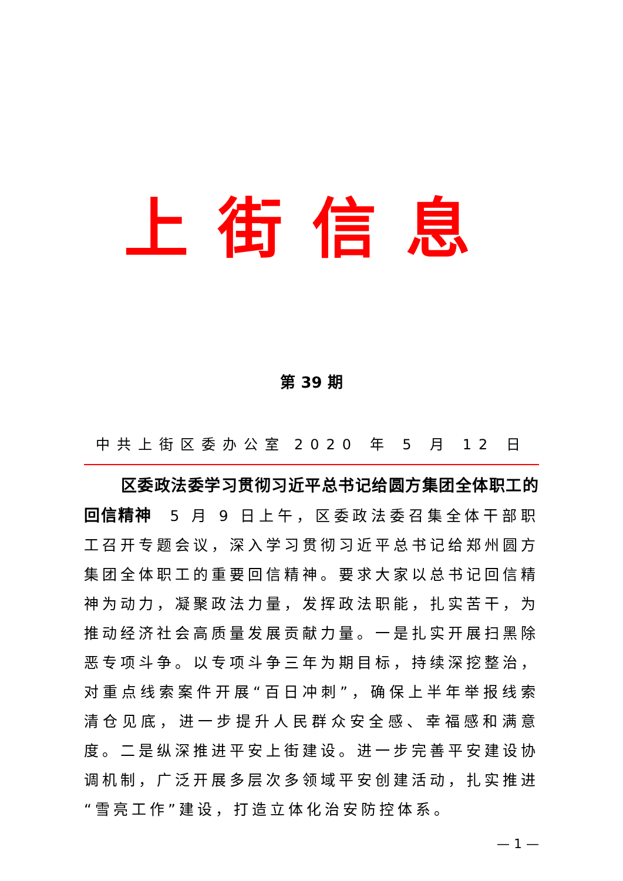上街信息
第 39 期
中共上街区委办公室 2020 年 5 月 12 日
  区委政法委学习贯彻习近平总书记给圆方集团全体职工的回信精神 5 月 9 日上午，区委政法委召集全体干部职工召开专题会议，深入学习贯彻习近平总书记给郑州圆方集团全体职工的重要回信精神。要求大家以总书记回信精神为动力，凝聚政法力量，发挥政法职能，扎实苦干，为推动经济社会高质量发展贡献力量。一是扎实开展扫黑除恶专项斗争。以专项斗争三年为期目标，持续深挖整治，对重点线索案件开展“百日冲刺”，确保上半年举报线索清仓见底，进一步提升人民群众安全感、幸福感和满意度。二是纵深推进平安上街建设。进一步完善平安建设协调机制，广泛开展多层次多领域平安创建活动，扎实推进“雪亮工作”建设，打造立体化治安防控体系。
— 1 —